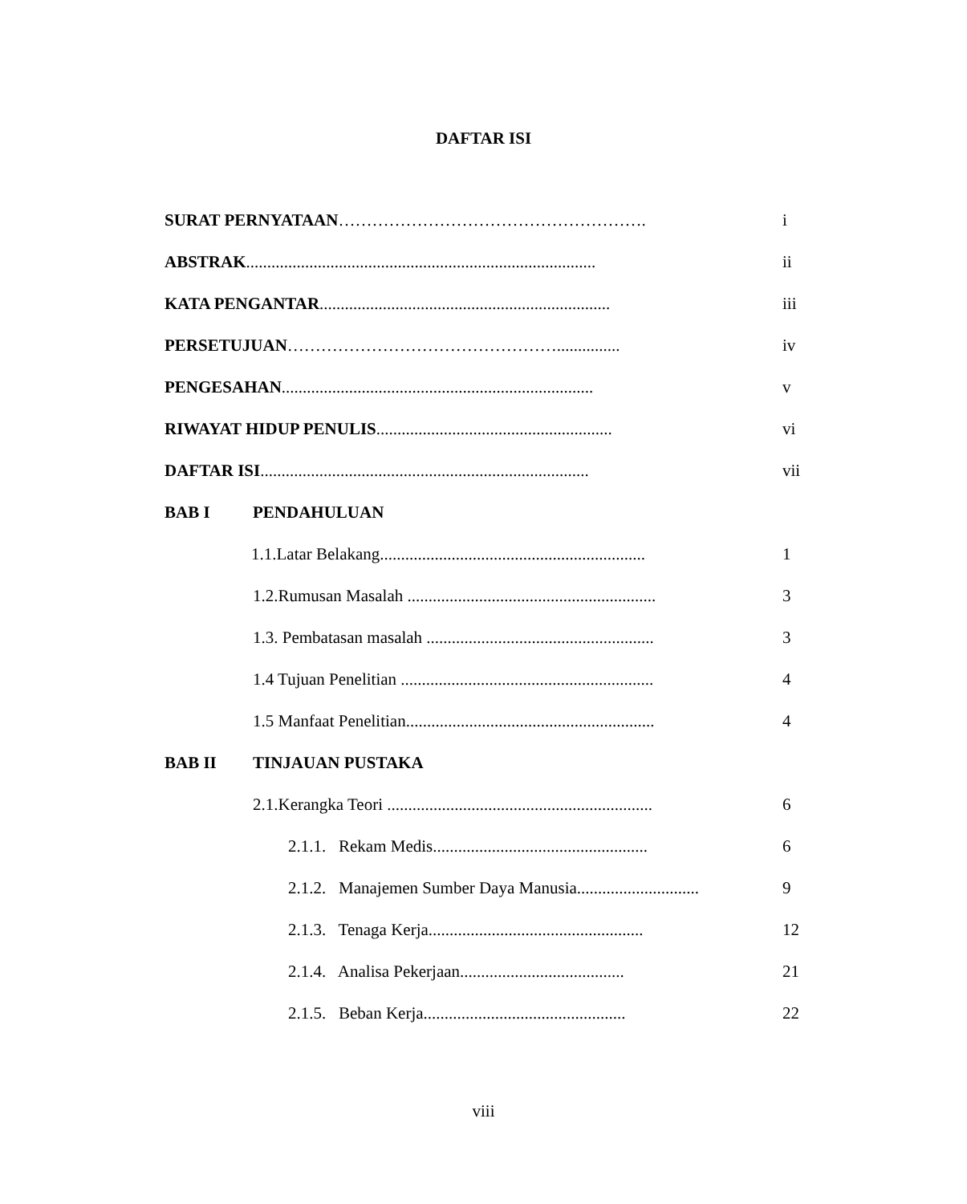DAFTAR ISI
SURAT PERNYATAAN………………………………………………. i
ABSTRAK................................................................................... ii
KATA PENGANTAR..................................................................... iii
PERSETUJUAN…………………………………………............... iv
PENGESAHAN.......................................................................... v
RIWAYAT HIDUP PENULIS........................................................ vi
DAFTAR ISI.............................................................................. vii
BAB I PENDAHULUAN
1.1.Latar Belakang............................................................... 1
1.2.Rumusan Masalah ........................................................... 3
1.3. Pembatasan masalah ...................................................... 3
1.4 Tujuan Penelitian ............................................................ 4
1.5 Manfaat Penelitian........................................................... 4
BAB II TINJAUAN PUSTAKA
2.1.Kerangka Teori ............................................................... 6
2.1.1. Rekam Medis................................................... 6
2.1.2. Manajemen Sumber Daya Manusia............................. 9
2.1.3. Tenaga Kerja................................................... 12
2.1.4. Analisa Pekerjaan....................................... 21
2.1.5. Beban Kerja................................................ 22
viii